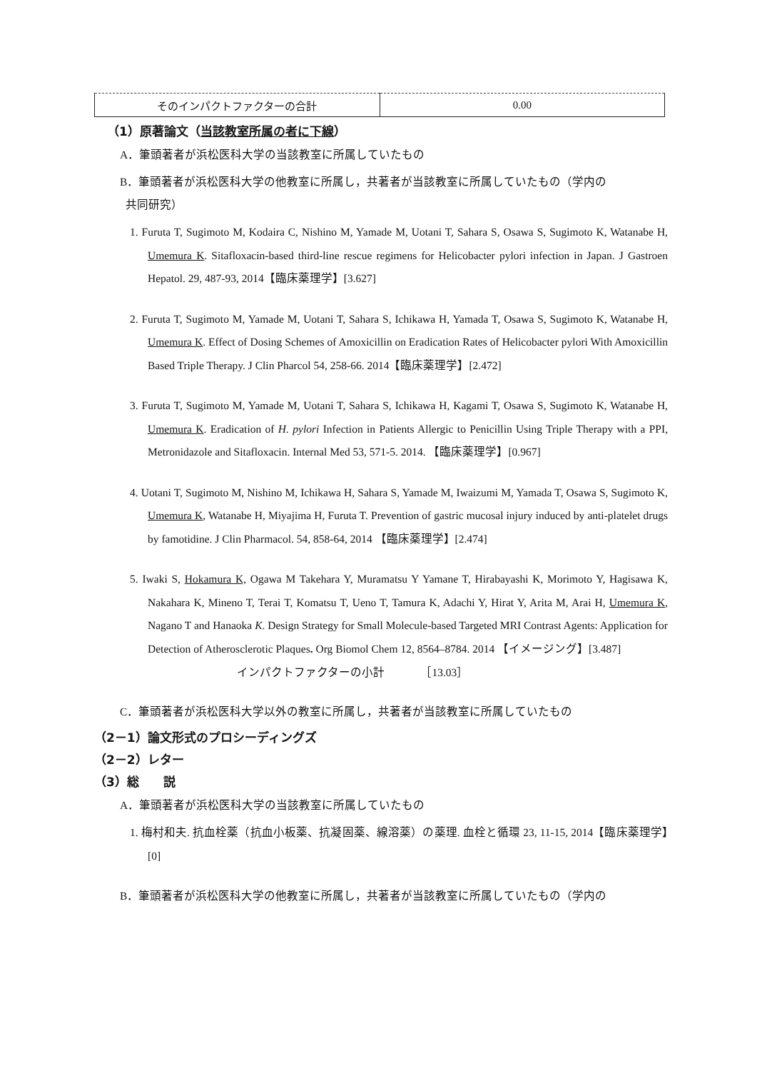| そのインパクトファクターの合計 | 0.00 |
（1）原著論文（当該教室所属の者に下線）
A．筆頭著者が浜松医科大学の当該教室に所属していたもの
B．筆頭著者が浜松医科大学の他教室に所属し，共著者が当該教室に所属していたもの（学内の
共同研究）
1. Furuta T, Sugimoto M, Kodaira C, Nishino M, Yamade M, Uotani T, Sahara S, Osawa S, Sugimoto K, Watanabe H, Umemura K. Sitafloxacin-based third-line rescue regimens for Helicobacter pylori infection in Japan. J Gastroen Hepatol. 29, 487-93, 2014【臨床薬理学】[3.627]
2. Furuta T, Sugimoto M, Yamade M, Uotani T, Sahara S, Ichikawa H, Yamada T, Osawa S, Sugimoto K, Watanabe H, Umemura K. Effect of Dosing Schemes of Amoxicillin on Eradication Rates of Helicobacter pylori With Amoxicillin Based Triple Therapy. J Clin Pharcol 54, 258-66. 2014【臨床薬理学】[2.472]
3. Furuta T, Sugimoto M, Yamade M, Uotani T, Sahara S, Ichikawa H, Kagami T, Osawa S, Sugimoto K, Watanabe H, Umemura K. Eradication of H. pylori Infection in Patients Allergic to Penicillin Using Triple Therapy with a PPI, Metronidazole and Sitafloxacin. Internal Med 53, 571-5. 2014. 【臨床薬理学】[0.967]
4. Uotani T, Sugimoto M, Nishino M, Ichikawa H, Sahara S, Yamade M, Iwaizumi M, Yamada T, Osawa S, Sugimoto K, Umemura K, Watanabe H, Miyajima H, Furuta T. Prevention of gastric mucosal injury induced by anti-platelet drugs by famotidine. J Clin Pharmacol. 54, 858-64, 2014 【臨床薬理学】[2.474]
5. Iwaki S, Hokamura K, Ogawa M Takehara Y, Muramatsu Y Yamane T, Hirabayashi K, Morimoto Y, Hagisawa K, Nakahara K, Mineno T, Terai T, Komatsu T, Ueno T, Tamura K, Adachi Y, Hirat Y, Arita M, Arai H, Umemura K, Nagano T and Hanaoka K. Design Strategy for Small Molecule-based Targeted MRI Contrast Agents: Application for Detection of Atherosclerotic Plaques. Org Biomol Chem 12, 8564–8784. 2014 【イメージング】[3.487]
インパクトファクターの小計 ［13.03］
C．筆頭著者が浜松医科大学以外の教室に所属し，共著者が当該教室に所属していたもの
（2－1）論文形式のプロシーディングズ
（2－2）レター
（3）総　　説
A．筆頭著者が浜松医科大学の当該教室に所属していたもの
1. 梅村和夫. 抗血栓薬（抗血小板薬、抗凝固薬、線溶薬）の薬理. 血栓と循環 23, 11-15, 2014【臨床薬理学】[0]
B．筆頭著者が浜松医科大学の他教室に所属し，共著者が当該教室に所属していたもの（学内の